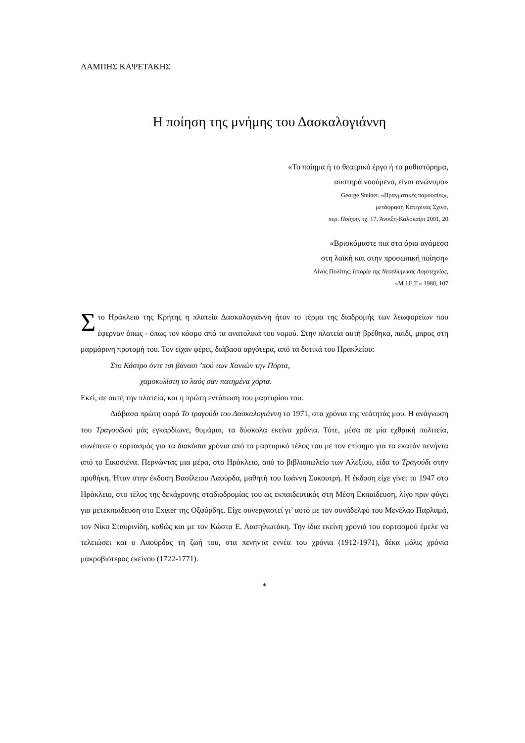ΛΑΜΠΗΣ ΚΑΨΕΤΑΚΗΣ
Η ποίηση της μνήμης του Δασκαλογιάννη
«Το ποίημα ή το θεατρικό έργο ή το μυθιστόρημα,
αυστηρά νοούμενο, είναι ανώνυμο»
George Steiner, «Πραγματικές παρουσίες»,
μετάφραση Κατερίνας Σχινά,
περ. Ποίηση, τχ. 17, Άνοιξη-Καλοκαίρι 2001, 20
«Βρισκόμαστε πια στα όρια ανάμεσα
στη λαϊκή και στην προσωπική ποίηση»
Λίνος Πολίτης, Ιστορία της Νεοελληνικής Λογοτεχνίας,
«Μ.Ι.Ε.Τ.» 1980, 107
Στο Ηράκλειο της Κρήτης η πλατεία Δασκαλογιάννη ήταν το τέρμα της διαδρομής των λεωφορείων που έφερναν όπως - όπως τον κόσμο από τα ανατολικά του νομού. Στην πλατεία αυτή βρέθηκα, παιδί, μπρος στη μαρμάρινη προτομή του. Τον είχαν φέρει, διάβασα αργότερα, από τα δυτικά του Ηρακλείου:
Στο Κάστρο όντε τσι βάνασι ’πού των Χανιών την Πόρτα,
χαμοκυλίστη το λαός σαν πατημένα χόρτα.
Εκεί, σε αυτή την πλατεία, και η πρώτη εντύπωση του μαρτυρίου του.
Διάβασα πρώτη φορά Το τραγούδι του Δασκαλογιάννη το 1971, στα χρόνια της νεότητάς μου. Η ανάγνωση του Τραγουδιού μάς εγκαρδίωνε, θυμάμαι, τα δύσκολα εκείνα χρόνια. Τότε, μέσα σε μία εχθρική πολιτεία, συνέπεσε ο εορτασμός για τα διακόσια χρόνια από το μαρτυρικό τέλος του με τον επίσημο για τα εκατόν πενήντα από το Εικοσιένα. Περνώντας μια μέρα, στο Ηράκλειο, από το βιβλιοπωλείο των Αλεξίου, είδα το Τραγούδι στην προθήκη. Ήταν στην έκδοση Βασίλειου Λαούρδα, μαθητή του Ιωάννη Συκουτρή. Η έκδοση είχε γίνει το 1947 στο Ηράκλειο, στο τέλος της δεκάχρονης σταδιοδρομίας του ως εκπαιδευτικός στη Μέση Εκπαίδευση, λίγο πριν φύγει για μετεκπαίδευση στο Exeter της Οξφόρδης. Είχε συνεργαστεί γι’ αυτό με τον συνάδελφό του Μενέλαο Παρλαμά, τον Νίκο Σταυρινίδη, καθώς και με τον Κώστα Ε. Λασηθιωτάκη. Την ίδια εκείνη χρονιά του εορτασμού έμελε να τελειώσει και ο Λαούρδας τη ζωή του, στα πενήντα εννέα του χρόνια (1912-1971), δέκα μόλις χρόνια μακροβιότερος εκείνου (1722-1771).
*